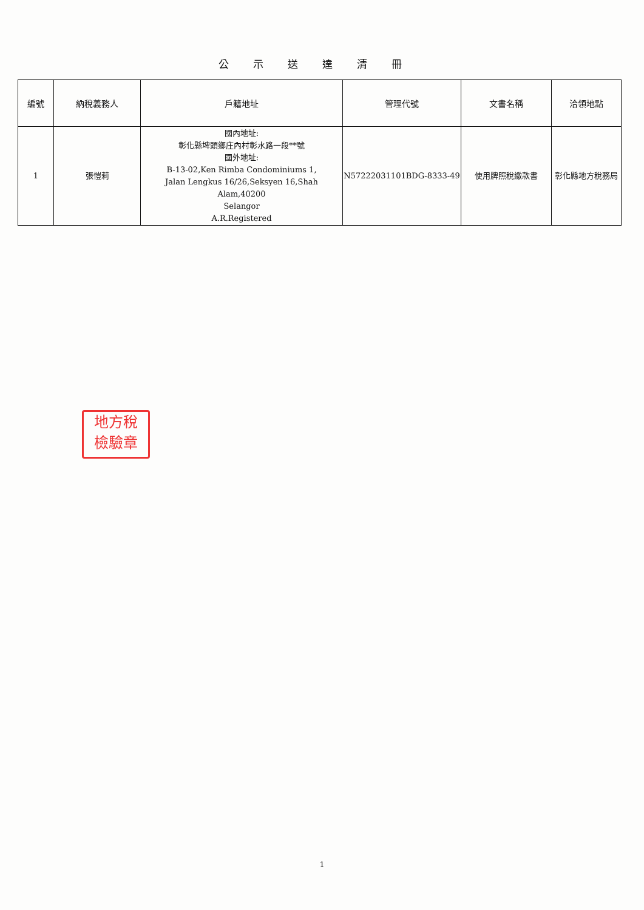公示送達清冊
| 編號 | 納稅義務人 | 戶籍地址 | 管理代號 | 文書名稱 | 洽領地點 |
| --- | --- | --- | --- | --- | --- |
| 1 | 張愷莉 | 國內地址: 彰化縣埤頭鄉庄內村彰水路一段**號 國外地址: B-13-02,Ken Rimba Condominiums 1, Jalan Lengkus 16/26,Seksyen 16,Shah Alam,40200 Selangor A.R.Registered | N57222031101BDG-8333-49 | 使用牌照稅繳款書 | 彰化縣地方稅務局 |
地方稅
檢驗章
1